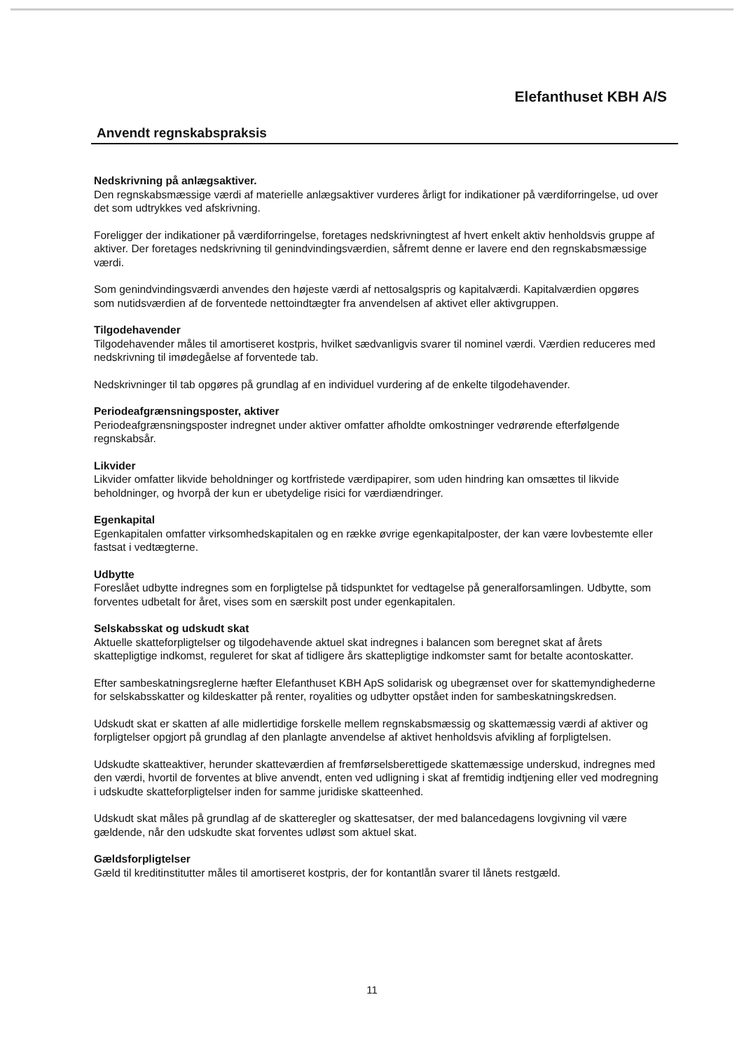Elefanthuset KBH A/S
Anvendt regnskabspraksis
Nedskrivning på anlægsaktiver.
Den regnskabsmæssige værdi af materielle anlægsaktiver vurderes årligt for indikationer på værdiforringelse, ud over det som udtrykkes ved afskrivning.
Foreligger der indikationer på værdiforringelse, foretages nedskrivningtest af hvert enkelt aktiv henholdsvis gruppe af aktiver. Der foretages nedskrivning til genindvindingsværdien, såfremt denne er lavere end den regnskabsmæssige værdi.
Som genindvindingsværdi anvendes den højeste værdi af nettosalgspris og kapitalværdi. Kapitalværdien opgøres som nutidsværdien af de forventede nettoindtægter fra anvendelsen af aktivet eller aktivgruppen.
Tilgodehavender
Tilgodehavender måles til amortiseret kostpris, hvilket sædvanligvis svarer til nominel værdi. Værdien reduceres med nedskrivning til imødegåelse af forventede tab.
Nedskrivninger til tab opgøres på grundlag af en individuel vurdering af de enkelte tilgodehavender.
Periodeafgrænsningsposter, aktiver
Periodeafgrænsningsposter indregnet under aktiver omfatter afholdte omkostninger vedrørende efterfølgende regnskabsår.
Likvider
Likvider omfatter likvide beholdninger og kortfristede værdipapirer, som uden hindring kan omsættes til likvide beholdninger, og hvorpå der kun er ubetydelige risici for værdiændringer.
Egenkapital
Egenkapitalen omfatter virksomhedskapitalen og en række øvrige egenkapitalposter, der kan være lovbestemte eller fastsat i vedtægterne.
Udbytte
Foreslået udbytte indregnes som en forpligtelse på tidspunktet for vedtagelse på generalforsamlingen. Udbytte, som forventes udbetalt for året, vises som en særskilt post under egenkapitalen.
Selskabsskat og udskudt skat
Aktuelle skatteforpligtelser og tilgodehavende aktuel skat indregnes i balancen som beregnet skat af årets skattepligtige indkomst, reguleret for skat af tidligere års skattepligtige indkomster samt for betalte acontoskatter.
Efter sambeskatningsreglerne hæfter Elefanthuset KBH ApS solidarisk og ubegrænset over for skattemyndighederne for selskabsskatter og kildeskatter på renter, royalities og udbytter opstået inden for sambeskatningskredsen.
Udskudt skat er skatten af alle midlertidige forskelle mellem regnskabsmæssig og skattemæssig værdi af aktiver og forpligtelser opgjort på grundlag af den planlagte anvendelse af aktivet henholdsvis afvikling af forpligtelsen.
Udskudte skatteaktiver, herunder skatteværdien af fremførselsberettigede skattemæssige underskud, indregnes med den værdi, hvortil de forventes at blive anvendt, enten ved udligning i skat af fremtidig indtjening eller ved modregning i udskudte skatteforpligtelser inden for samme juridiske skatteenhed.
Udskudt skat måles på grundlag af de skatteregler og skattesatser, der med balancedagens lovgivning vil være gældende, når den udskudte skat forventes udløst som aktuel skat.
Gældsforpligtelser
Gæld til kreditinstitutter måles til amortiseret kostpris, der for kontantlån svarer til lånets restgæld.
11